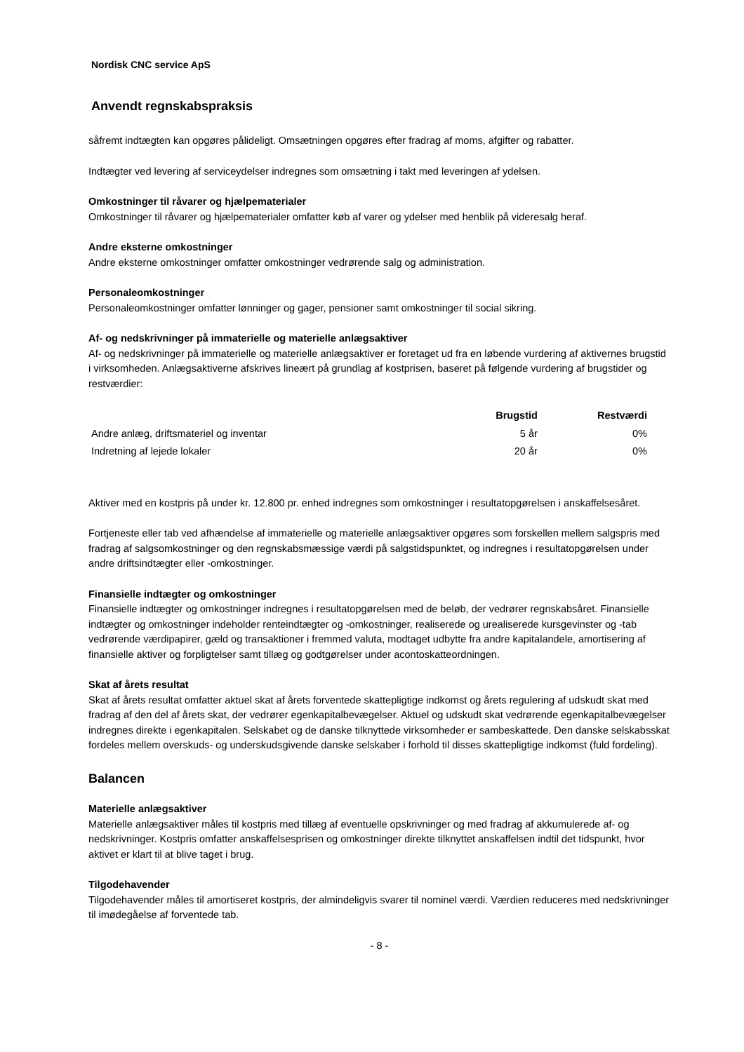Nordisk CNC service ApS
Anvendt regnskabspraksis
såfremt indtægten kan opgøres pålideligt. Omsætningen opgøres efter fradrag af moms, afgifter og rabatter.
Indtægter ved levering af serviceydelser indregnes som omsætning i takt med leveringen af ydelsen.
Omkostninger til råvarer og hjælpematerialer
Omkostninger til råvarer og hjælpematerialer omfatter køb af varer og ydelser med henblik på videresalg heraf.
Andre eksterne omkostninger
Andre eksterne omkostninger omfatter omkostninger vedrørende salg og administration.
Personaleomkostninger
Personaleomkostninger omfatter lønninger og gager, pensioner samt omkostninger til social sikring.
Af- og nedskrivninger på immaterielle og materielle anlægsaktiver
Af- og nedskrivninger på immaterielle og materielle anlægsaktiver er foretaget ud fra en løbende vurdering af aktivernes brugstid i virksomheden. Anlægsaktiverne afskrives lineært på grundlag af kostprisen, baseret på følgende vurdering af brugstider og restværdier:
| | Brugstid | Restværdi |
| --- | --- | --- |
| Andre anlæg, driftsmateriel og inventar | 5 år | 0% |
| Indretning af lejede lokaler | 20 år | 0% |
Aktiver med en kostpris på under kr. 12.800 pr. enhed indregnes som omkostninger i resultatopgørelsen i anskaffelsesåret.
Fortjeneste eller tab ved afhændelse af immaterielle og materielle anlægsaktiver opgøres som forskellen mellem salgspris med fradrag af salgsomkostninger og den regnskabsmæssige værdi på salgstidspunktet, og indregnes i resultatopgørelsen under andre driftsindtægter eller -omkostninger.
Finansielle indtægter og omkostninger
Finansielle indtægter og omkostninger indregnes i resultatopgørelsen med de beløb, der vedrører regnskabsåret. Finansielle indtægter og omkostninger indeholder renteindtægter og -omkostninger, realiserede og urealiserede kursgevinster og -tab vedrørende værdipapirer, gæld og transaktioner i fremmed valuta, modtaget udbytte fra andre kapitalandele, amortisering af finansielle aktiver og forpligtelser samt tillæg og godtgørelser under acontoskatteordningen.
Skat af årets resultat
Skat af årets resultat omfatter aktuel skat af årets forventede skattepligtige indkomst og årets regulering af udskudt skat med fradrag af den del af årets skat, der vedrører egenkapitalbevægelser. Aktuel og udskudt skat vedrørende egenkapitalbevægelser indregnes direkte i egenkapitalen. Selskabet og de danske tilknyttede virksomheder er sambeskattede. Den danske selskabsskat fordeles mellem overskuds- og underskudsgivende danske selskaber i forhold til disses skattepligtige indkomst (fuld fordeling).
Balancen
Materielle anlægsaktiver
Materielle anlægsaktiver måles til kostpris med tillæg af eventuelle opskrivninger og med fradrag af akkumulerede af- og nedskrivninger. Kostpris omfatter anskaffelsesprisen og omkostninger direkte tilknyttet anskaffelsen indtil det tidspunkt, hvor aktivet er klart til at blive taget i brug.
Tilgodehavender
Tilgodehavender måles til amortiseret kostpris, der almindeligvis svarer til nominel værdi. Værdien reduceres med nedskrivninger til imødegåelse af forventede tab.
- 8 -